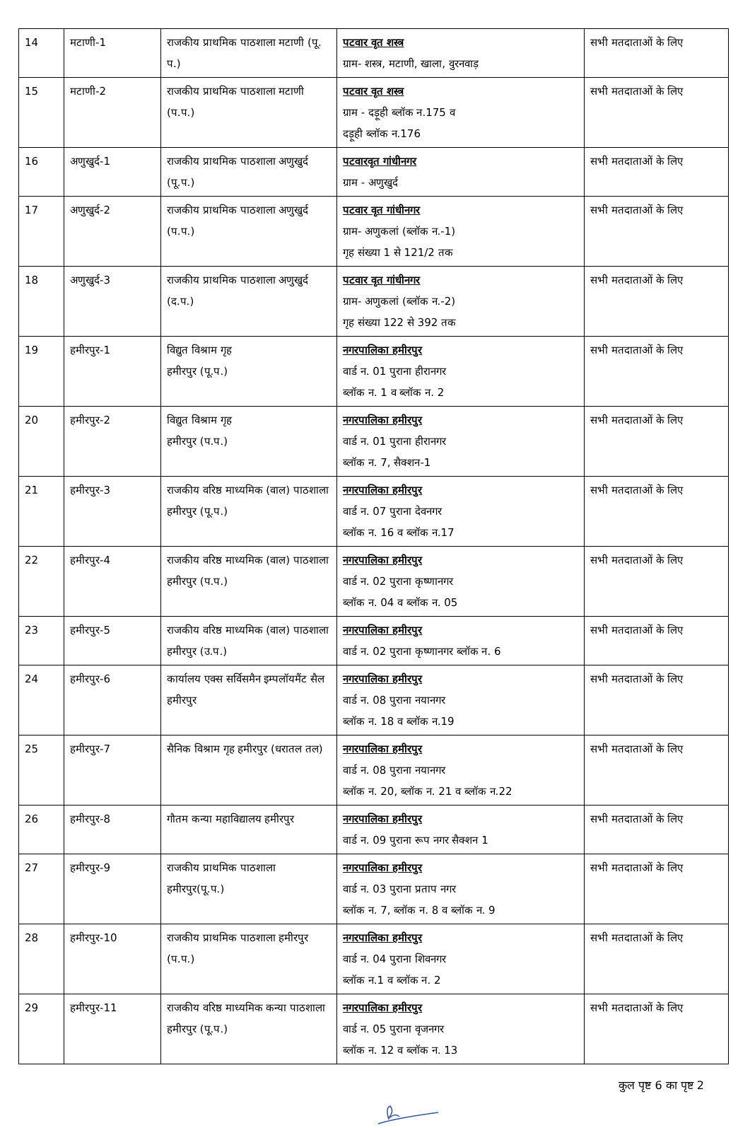| 14 | मटाणी-1 | राजकीय प्राथमिक पाठशाला मटाणी (पू. प.) | पटवार वृत शस्त्र ग्राम- शस्त्र, मटाणी, खाला, वुरनवाड़ | सभी मतदाताओं के लिए |
| 15 | मटाणी-2 | राजकीय प्राथमिक पाठशाला मटाणी (प.प.) | पटवार वृत शस्त्र ग्राम - दड़ूही ब्लॉक न.175 व दड़ूही ब्लॉक न.176 | सभी मतदाताओं के लिए |
| 16 | अणुखुर्द-1 | राजकीय प्राथमिक पाठशाला अणुखुर्द (पू.प.) | पटवारवृत गांधीनगर ग्राम - अणुखुर्द | सभी मतदाताओं के लिए |
| 17 | अणुखुर्द-2 | राजकीय प्राथमिक पाठशाला अणुखुर्द (प.प.) | पटवार वृत गांधीनगर ग्राम- अणुकलां (ब्लॉक न.-1) गृह संख्या 1 से 121/2 तक | सभी मतदाताओं के लिए |
| 18 | अणुखुर्द-3 | राजकीय प्राथमिक पाठशाला अणुखुर्द (द.प.) | पटवार वृत गांधीनगर ग्राम- अणुकलां (ब्लॉक न.-2) गृह संख्या 122 से 392 तक | सभी मतदाताओं के लिए |
| 19 | हमीरपुर-1 | विद्युत विश्राम गृह हमीरपुर (पू.प.) | नगरपालिका हमीरपुर वार्ड न. 01 पुराना हीरानगर ब्लॉक न. 1 व ब्लॉक न. 2 | सभी मतदाताओं के लिए |
| 20 | हमीरपुर-2 | विद्युत विश्राम गृह हमीरपुर (प.प.) | नगरपालिका हमीरपुर वार्ड न. 01 पुराना हीरानगर ब्लॉक न. 7, सैक्शन-1 | सभी मतदाताओं के लिए |
| 21 | हमीरपुर-3 | राजकीय वरिष्ठ माध्यमिक (वाल) पाठशाला हमीरपुर (पू.प.) | नगरपालिका हमीरपुर वार्ड न. 07 पुराना देवनगर ब्लॉक न. 16 व ब्लॉक न.17 | सभी मतदाताओं के लिए |
| 22 | हमीरपुर-4 | राजकीय वरिष्ठ माध्यमिक (वाल) पाठशाला हमीरपुर (प.प.) | नगरपालिका हमीरपुर वार्ड न. 02 पुराना कृष्णानगर ब्लॉक न. 04 व ब्लॉक न. 05 | सभी मतदाताओं के लिए |
| 23 | हमीरपुर-5 | राजकीय वरिष्ठ माध्यमिक (वाल) पाठशाला हमीरपुर (उ.प.) | नगरपालिका हमीरपुर वार्ड न. 02 पुराना कृष्णानगर ब्लॉक न. 6 | सभी मतदाताओं के लिए |
| 24 | हमीरपुर-6 | कार्यालय एक्स सर्विसमैन इम्पलॉयमैंट सैल हमीरपुर | नगरपालिका हमीरपुर वार्ड न. 08 पुराना नयानगर ब्लॉक न. 18 व ब्लॉक न.19 | सभी मतदाताओं के लिए |
| 25 | हमीरपुर-7 | सैनिक विश्राम गृह हमीरपुर (धरातल तल) | नगरपालिका हमीरपुर वार्ड न. 08 पुराना नयानगर ब्लॉक न. 20, ब्लॉक न. 21 व ब्लॉक न.22 | सभी मतदाताओं के लिए |
| 26 | हमीरपुर-8 | गौतम कन्या महाविद्यालय हमीरपुर | नगरपालिका हमीरपुर वार्ड न. 09 पुराना रूप नगर सैक्शन 1 | सभी मतदाताओं के लिए |
| 27 | हमीरपुर-9 | राजकीय प्राथमिक पाठशाला हमीरपुर(पू.प.) | नगरपालिका हमीरपुर वार्ड न. 03 पुराना प्रताप नगर ब्लॉक न. 7, ब्लॉक न. 8 व ब्लॉक न. 9 | सभी मतदाताओं के लिए |
| 28 | हमीरपुर-10 | राजकीय प्राथमिक पाठशाला हमीरपुर (प.प.) | नगरपालिका हमीरपुर वार्ड न. 04 पुराना शिवनगर ब्लॉक न.1 व ब्लॉक न. 2 | सभी मतदाताओं के लिए |
| 29 | हमीरपुर-11 | राजकीय वरिष्ठ माध्यमिक कन्या पाठशाला हमीरपुर (पू.प.) | नगरपालिका हमीरपुर वार्ड न. 05 पुराना वृजनगर ब्लॉक न. 12 व ब्लॉक न. 13 | सभी मतदाताओं के लिए |
कुल पृष्ट 6 का पृष्ट 2